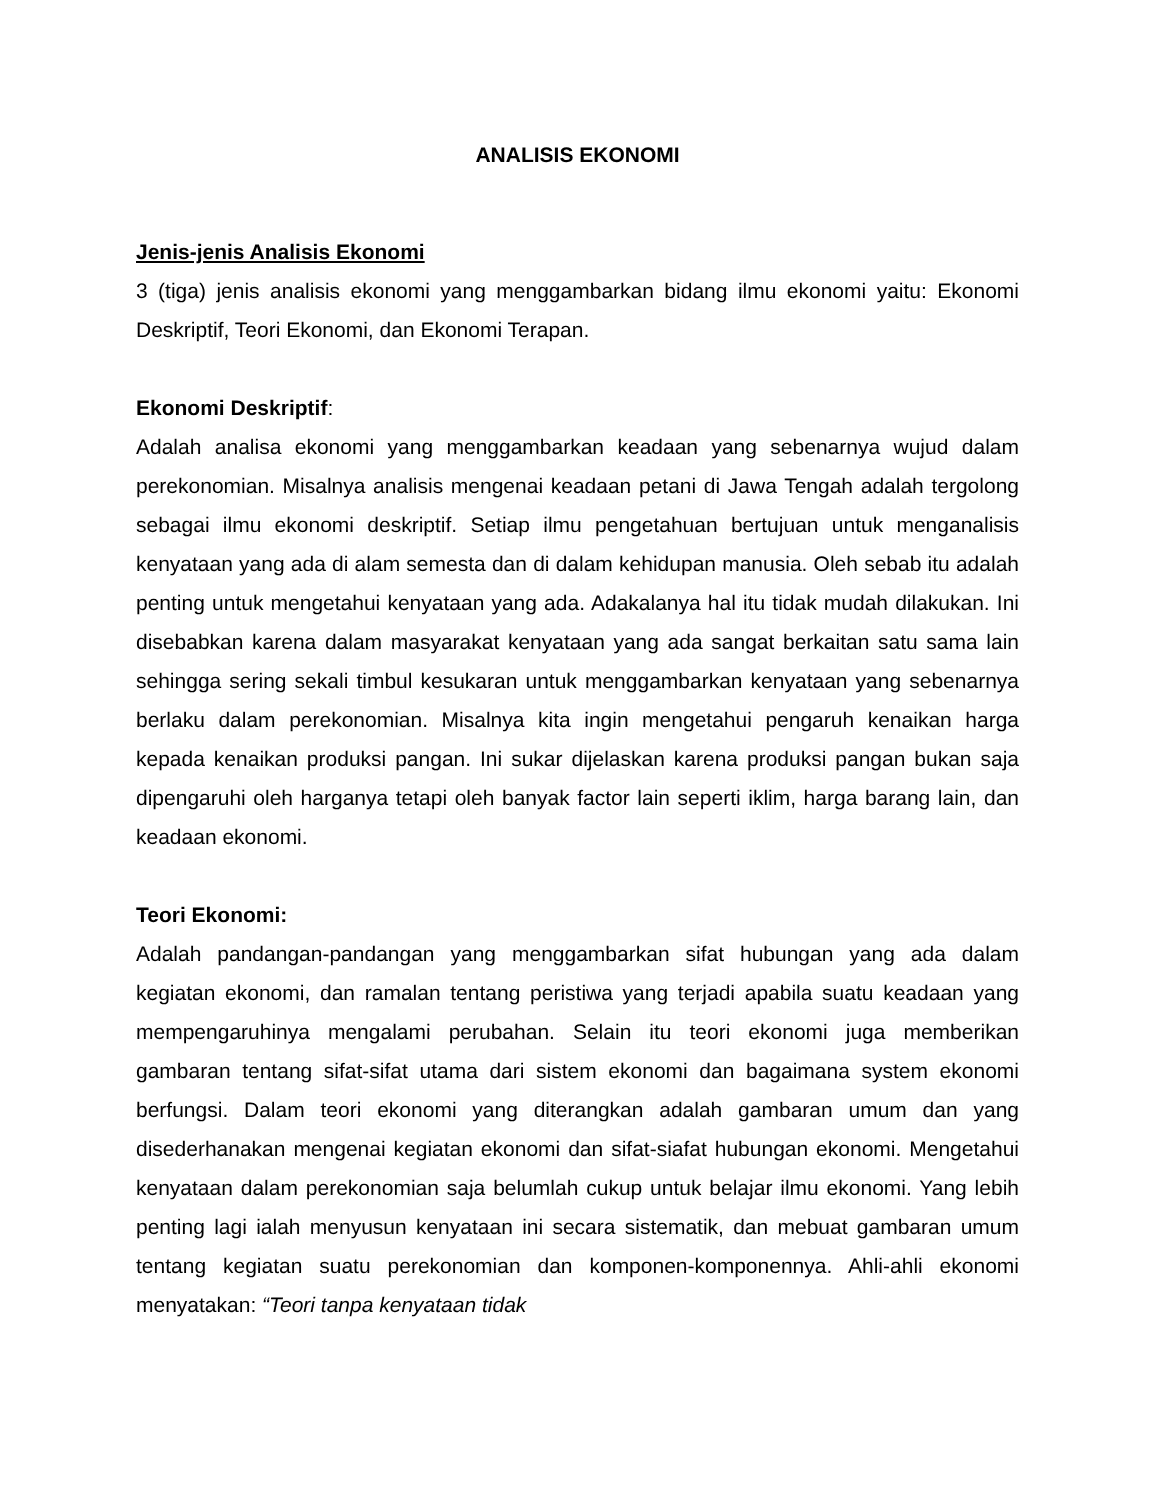ANALISIS EKONOMI
Jenis-jenis Analisis Ekonomi
3 (tiga) jenis analisis ekonomi yang menggambarkan bidang ilmu ekonomi yaitu: Ekonomi Deskriptif, Teori Ekonomi, dan Ekonomi Terapan.
Ekonomi Deskriptif:
Adalah analisa ekonomi yang menggambarkan keadaan yang sebenarnya wujud dalam perekonomian. Misalnya analisis mengenai keadaan petani di Jawa Tengah adalah tergolong sebagai ilmu ekonomi deskriptif. Setiap ilmu pengetahuan bertujuan untuk menganalisis kenyataan yang ada di alam semesta dan di dalam kehidupan manusia. Oleh sebab itu adalah penting untuk mengetahui kenyataan yang ada. Adakalanya hal itu tidak mudah dilakukan. Ini disebabkan karena dalam masyarakat kenyataan yang ada sangat berkaitan satu sama lain sehingga sering sekali timbul kesukaran untuk menggambarkan kenyataan yang sebenarnya berlaku dalam perekonomian. Misalnya kita ingin mengetahui pengaruh kenaikan harga kepada kenaikan produksi pangan. Ini sukar dijelaskan karena produksi pangan bukan saja dipengaruhi oleh harganya tetapi oleh banyak factor lain seperti iklim, harga barang lain, dan keadaan ekonomi.
Teori Ekonomi:
Adalah pandangan-pandangan yang menggambarkan sifat hubungan yang ada dalam kegiatan ekonomi, dan ramalan tentang peristiwa yang terjadi apabila suatu keadaan yang mempengaruhinya mengalami perubahan. Selain itu teori ekonomi juga memberikan gambaran tentang sifat-sifat utama dari sistem ekonomi dan bagaimana system ekonomi berfungsi. Dalam teori ekonomi yang diterangkan adalah gambaran umum dan yang disederhanakan mengenai kegiatan ekonomi dan sifat-siafat hubungan ekonomi. Mengetahui kenyataan dalam perekonomian saja belumlah cukup untuk belajar ilmu ekonomi. Yang lebih penting lagi ialah menyusun kenyataan ini secara sistematik, dan mebuat gambaran umum tentang kegiatan suatu perekonomian dan komponen-komponennya. Ahli-ahli ekonomi menyatakan: “Teori tanpa kenyataan tidak